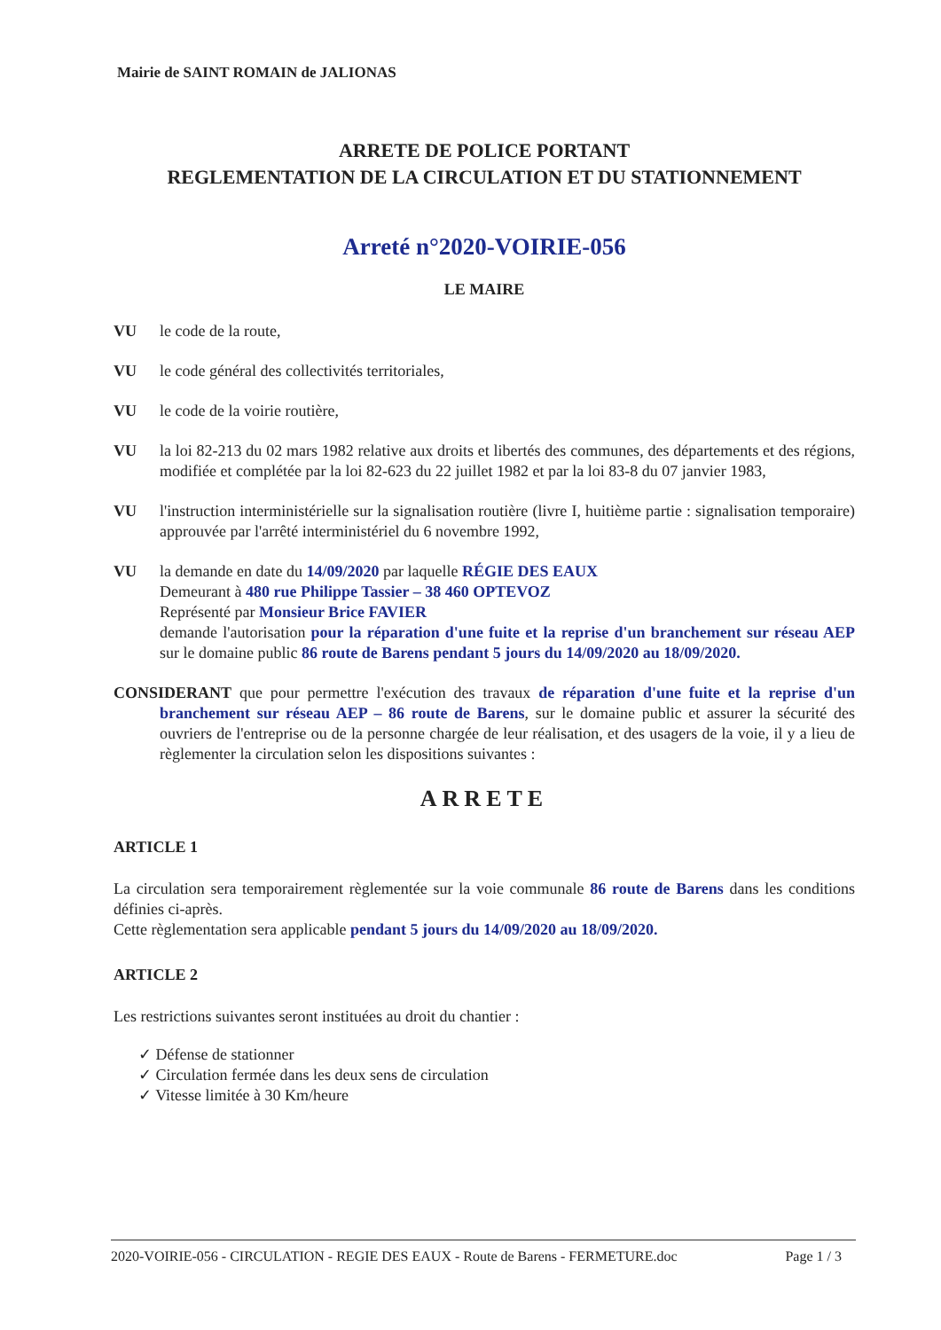Mairie de SAINT ROMAIN de JALIONAS
ARRETE DE POLICE PORTANT
REGLEMENTATION DE LA CIRCULATION ET DU STATIONNEMENT
Arreté n°2020-VOIRIE-056
LE MAIRE
VU le code de la route,
VU le code général des collectivités territoriales,
VU le code de la voirie routière,
VU la loi 82-213 du 02 mars 1982 relative aux droits et libertés des communes, des départements et des régions, modifiée et complétée par la loi 82-623 du 22 juillet 1982 et par la loi 83-8 du 07 janvier 1983,
VU l'instruction interministérielle sur la signalisation routière (livre I, huitième partie : signalisation temporaire) approuvée par l'arrêté interministériel du 6 novembre 1992,
VU la demande en date du 14/09/2020 par laquelle RÉGIE DES EAUX
Demeurant à 480 rue Philippe Tassier – 38 460 OPTEVOZ
Représenté par Monsieur Brice FAVIER
demande l'autorisation pour la réparation d'une fuite et la reprise d'un branchement sur réseau AEP sur le domaine public 86 route de Barens pendant 5 jours du 14/09/2020 au 18/09/2020.
CONSIDERANT que pour permettre l'exécution des travaux de réparation d'une fuite et la reprise d'un branchement sur réseau AEP – 86 route de Barens, sur le domaine public et assurer la sécurité des ouvriers de l'entreprise ou de la personne chargée de leur réalisation, et des usagers de la voie, il y a lieu de règlementer la circulation selon les dispositions suivantes :
ARRETE
ARTICLE 1
La circulation sera temporairement règlementée sur la voie communale 86 route de Barens dans les conditions définies ci-après.
Cette règlementation sera applicable pendant 5 jours du 14/09/2020 au 18/09/2020.
ARTICLE 2
Les restrictions suivantes seront instituées au droit du chantier :
✓ Défense de stationner
✓ Circulation fermée dans les deux sens de circulation
✓ Vitesse limitée à 30 Km/heure
2020-VOIRIE-056 - CIRCULATION - REGIE DES EAUX - Route de Barens - FERMETURE.doc Page 1 / 3